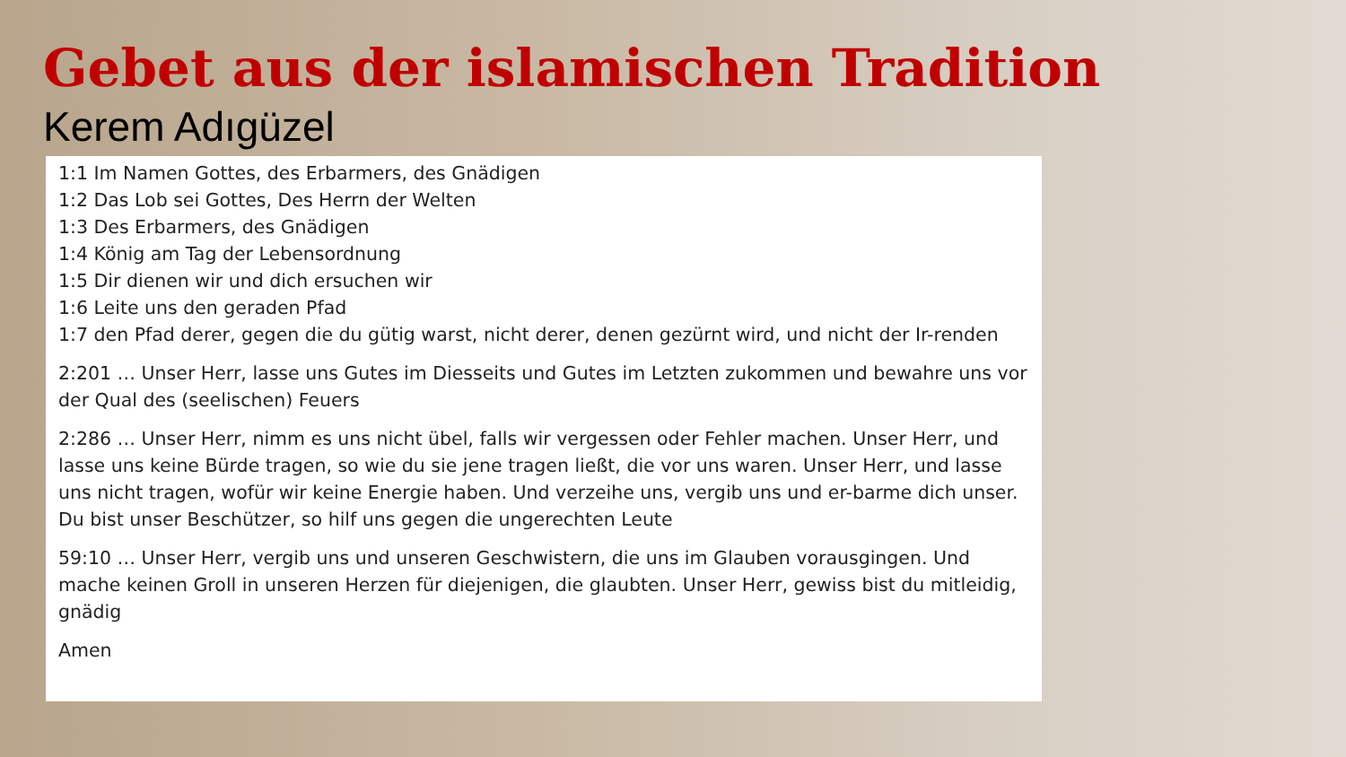Gebet aus der islamischen Tradition
Kerem Adıgüzel
1:1 Im Namen Gottes, des Erbarmers, des Gnädigen
1:2 Das Lob sei Gottes, Des Herrn der Welten
1:3 Des Erbarmers, des Gnädigen
1:4 König am Tag der Lebensordnung
1:5 Dir dienen wir und dich ersuchen wir
1:6 Leite uns den geraden Pfad
1:7 den Pfad derer, gegen die du gütig warst, nicht derer, denen gezürnt wird, und nicht der Ir-renden
2:201 … Unser Herr, lasse uns Gutes im Diesseits und Gutes im Letzten zukommen und bewahre uns vor der Qual des (seelischen) Feuers
2:286 … Unser Herr, nimm es uns nicht übel, falls wir vergessen oder Fehler machen. Unser Herr, und lasse uns keine Bürde tragen, so wie du sie jene tragen ließt, die vor uns waren. Unser Herr, und lasse uns nicht tragen, wofür wir keine Energie haben. Und verzeihe uns, vergib uns und er-barme dich unser. Du bist unser Beschützer, so hilf uns gegen die ungerechten Leute
59:10 … Unser Herr, vergib uns und unseren Geschwistern, die uns im Glauben vorausgingen. Und mache keinen Groll in unseren Herzen für diejenigen, die glaubten. Unser Herr, gewiss bist du mitleidig, gnädig
Amen